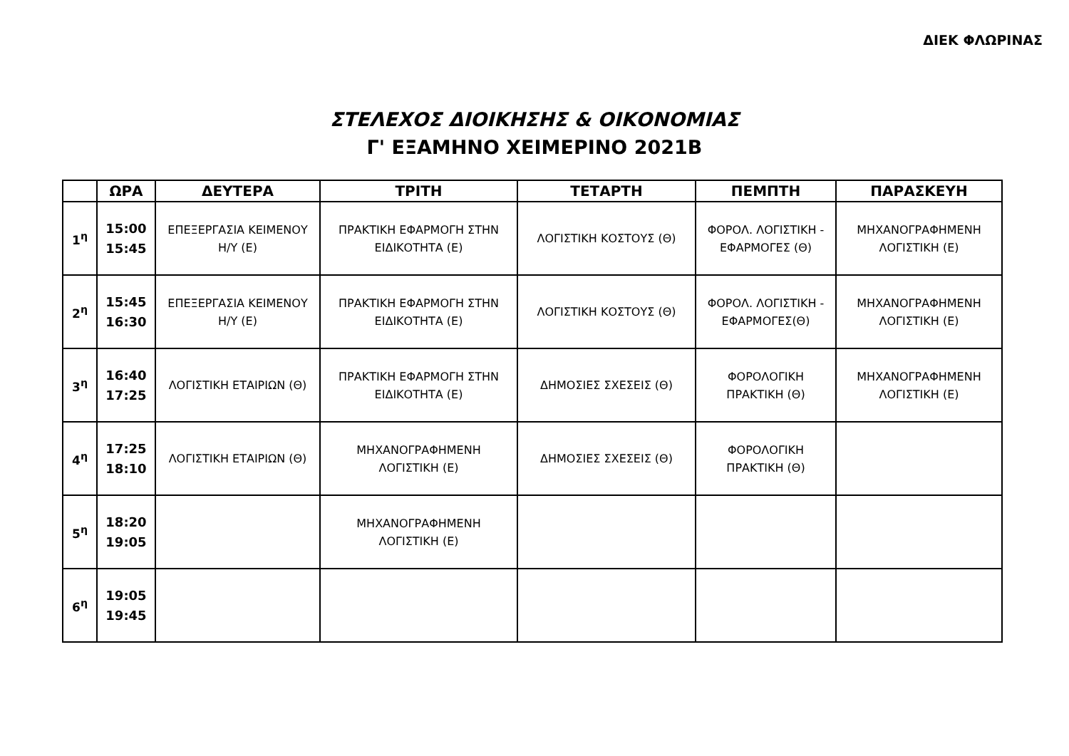ΔΙΕΚ ΦΛΩΡΙΝΑΣ
ΣΤΕΛΕΧΟΣ ΔΙΟΙΚΗΣΗΣ & ΟΙΚΟΝΟΜΙΑΣ
Γ' ΕΞΑΜΗΝΟ ΧΕΙΜΕΡΙΝΟ 2021Β
| | ΩΡΑ | ΔΕΥΤΕΡΑ | ΤΡΙΤΗ | ΤΕΤΑΡΤΗ | ΠΕΜΠΤΗ | ΠΑΡΑΣΚΕΥΗ |
| --- | --- | --- | --- | --- | --- | --- |
| 1<sup>η</sup> | 15:00 15:45 | ΕΠΕΞΕΡΓΑΣΙΑ ΚΕΙΜΕΝΟΥ Η/Υ (Ε) | ΠΡΑΚΤΙΚΗ ΕΦΑΡΜΟΓΗ ΣΤΗΝ ΕΙΔΙΚΟΤΗΤΑ (Ε) | ΛΟΓΙΣΤΙΚΗ ΚΟΣΤΟΥΣ (Θ) | ΦΟΡΟΛ. ΛΟΓΙΣΤΙΚΗ - ΕΦΑΡΜΟΓΕΣ (Θ) | ΜΗΧΑΝΟΓΡΑΦΗΜΕΝΗ ΛΟΓΙΣΤΙΚΗ (Ε) |
| 2<sup>η</sup> | 15:45 16:30 | ΕΠΕΞΕΡΓΑΣΙΑ ΚΕΙΜΕΝΟΥ Η/Υ (Ε) | ΠΡΑΚΤΙΚΗ ΕΦΑΡΜΟΓΗ ΣΤΗΝ ΕΙΔΙΚΟΤΗΤΑ (Ε) | ΛΟΓΙΣΤΙΚΗ ΚΟΣΤΟΥΣ (Θ) | ΦΟΡΟΛ. ΛΟΓΙΣΤΙΚΗ - ΕΦΑΡΜΟΓΕΣ(Θ) | ΜΗΧΑΝΟΓΡΑΦΗΜΕΝΗ ΛΟΓΙΣΤΙΚΗ (Ε) |
| 3<sup>η</sup> | 16:40 17:25 | ΛΟΓΙΣΤΙΚΗ ΕΤΑΙΡΙΩΝ (Θ) | ΠΡΑΚΤΙΚΗ ΕΦΑΡΜΟΓΗ ΣΤΗΝ ΕΙΔΙΚΟΤΗΤΑ (Ε) | ΔΗΜΟΣΙΕΣ ΣΧΕΣΕΙΣ (Θ) | ΦΟΡΟΛΟΓΙΚΗ ΠΡΑΚΤΙΚΗ (Θ) | ΜΗΧΑΝΟΓΡΑΦΗΜΕΝΗ ΛΟΓΙΣΤΙΚΗ (Ε) |
| 4<sup>η</sup> | 17:25 18:10 | ΛΟΓΙΣΤΙΚΗ ΕΤΑΙΡΙΩΝ (Θ) | ΜΗΧΑΝΟΓΡΑΦΗΜΕΝΗ ΛΟΓΙΣΤΙΚΗ (Ε) | ΔΗΜΟΣΙΕΣ ΣΧΕΣΕΙΣ (Θ) | ΦΟΡΟΛΟΓΙΚΗ ΠΡΑΚΤΙΚΗ (Θ) | |
| 5<sup>η</sup> | 18:20 19:05 | | ΜΗΧΑΝΟΓΡΑΦΗΜΕΝΗ ΛΟΓΙΣΤΙΚΗ (Ε) | | | |
| 6<sup>η</sup> | 19:05 19:45 | | | | | |